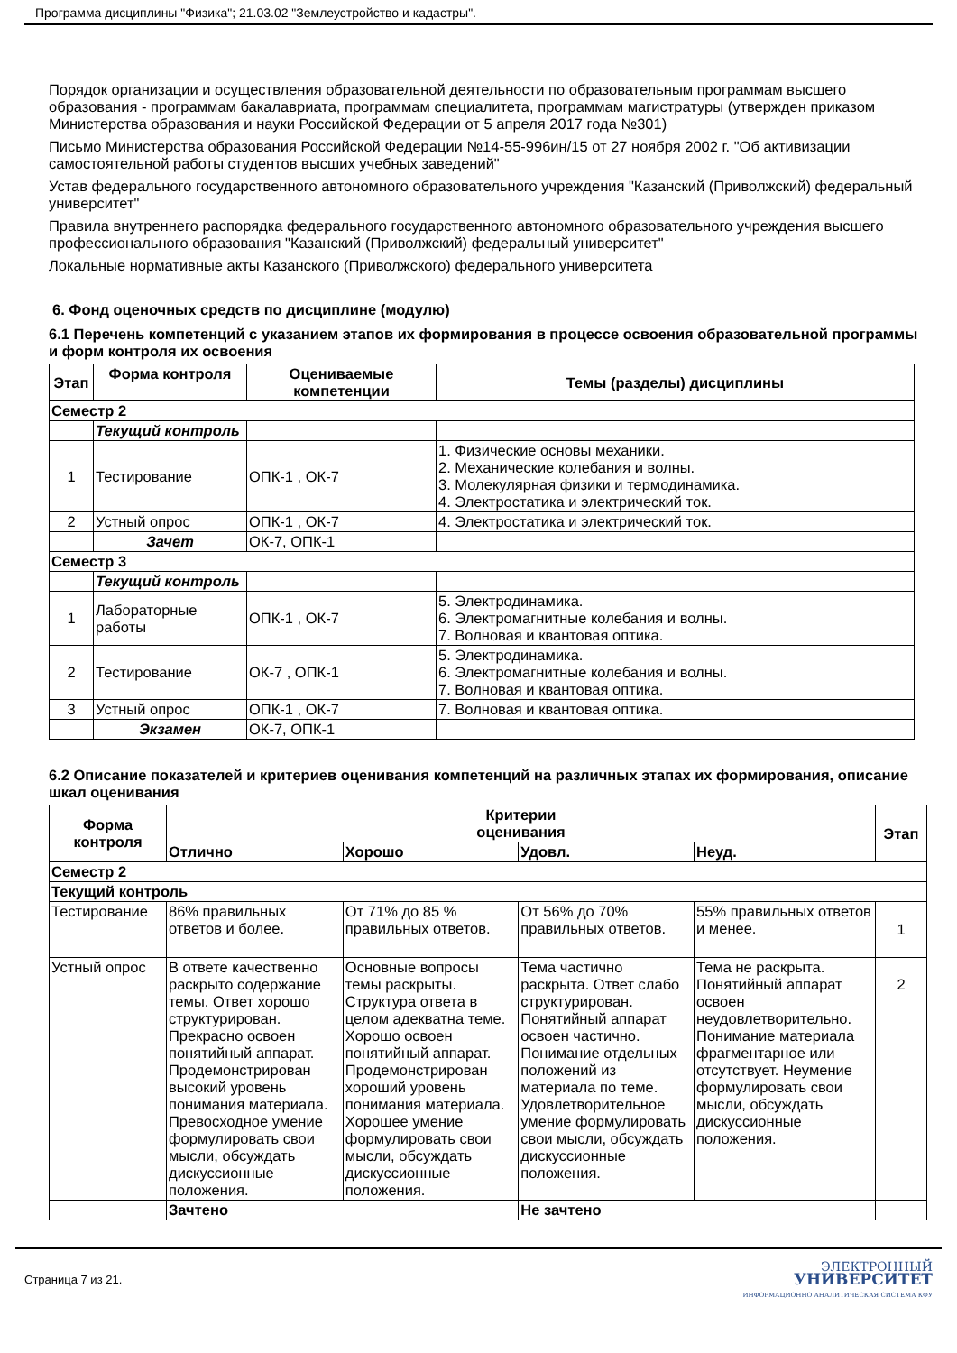Программа дисциплины "Физика"; 21.03.02 "Землеустройство и кадастры".
Порядок организации и осуществления образовательной деятельности по образовательным программам высшего образования - программам бакалавриата, программам специалитета, программам магистратуры (утвержден приказом Министерства образования и науки Российской Федерации от 5 апреля 2017 года №301)
Письмо Министерства образования Российской Федерации №14-55-996ин/15 от 27 ноября 2002 г. "Об активизации самостоятельной работы студентов высших учебных заведений"
Устав федерального государственного автономного образовательного учреждения "Казанский (Приволжский) федеральный университет"
Правила внутреннего распорядка федерального государственного автономного образовательного учреждения высшего профессионального образования "Казанский (Приволжский) федеральный университет"
Локальные нормативные акты Казанского (Приволжского) федерального университета
6. Фонд оценочных средств по дисциплине (модулю)
6.1 Перечень компетенций с указанием этапов их формирования в процессе освоения образовательной программы и форм контроля их освоения
| Этап | Форма контроля | Оцениваемые компетенции | Темы (разделы) дисциплины |
| --- | --- | --- | --- |
| Семестр 2 | | | |
| | Текущий контроль | | |
| 1 | Тестирование | ОПК-1 , ОК-7 | 1. Физические основы механики. 2. Механические колебания и волны. 3. Молекулярная физики и термодинамика. 4. Электростатика и электрический ток. |
| 2 | Устный опрос | ОПК-1 , ОК-7 | 4. Электростатика и электрический ток. |
| | Зачет | ОК-7, ОПК-1 | |
| Семестр 3 | | | |
| | Текущий контроль | | |
| 1 | Лабораторные работы | ОПК-1 , ОК-7 | 5. Электродинамика. 6. Электромагнитные колебания и волны. 7. Волновая и квантовая оптика. |
| 2 | Тестирование | ОК-7 , ОПК-1 | 5. Электродинамика. 6. Электромагнитные колебания и волны. 7. Волновая и квантовая оптика. |
| 3 | Устный опрос | ОПК-1 , ОК-7 | 7. Волновая и квантовая оптика. |
| | Экзамен | ОК-7, ОПК-1 | |
6.2 Описание показателей и критериев оценивания компетенций на различных этапах их формирования, описание шкал оценивания
| Форма контроля | Критерии оценивания | | | | Этап |
| --- | --- | --- | --- | --- | --- |
| | Отлично | Хорошо | Удовл. | Неуд. | |
| Семестр 2 | | | | | |
| Текущий контроль | | | | | |
| Тестирование | 86% правильных ответов и более. | От 71% до 85 % правильных ответов. | От 56% до 70% правильных ответов. | 55% правильных ответов и менее. | 1 |
| Устный опрос | В ответе качественно раскрыто содержание темы. Ответ хорошо структурирован. Прекрасно освоен понятийный аппарат. Продемонстрирован высокий уровень понимания материала. Превосходное умение формулировать свои мысли, обсуждать дискуссионные положения. | Основные вопросы темы раскрыты. Структура ответа в целом адекватна теме. Хорошо освоен понятийный аппарат. Продемонстрирован хороший уровень понимания материала. Хорошее умение формулировать свои мысли, обсуждать дискуссионные положения. | Тема частично раскрыта. Ответ слабо структурирован. Понятийный аппарат освоен частично. Понимание отдельных положений из материала по теме. Удовлетворительное умение формулировать свои мысли, обсуждать дискуссионные положения. | Тема не раскрыта. Понятийный аппарат освоен неудовлетворительно. Понимание материала фрагментарное или отсутствует. Неумение формулировать свои мысли, обсуждать дискуссионные положения. | 2 |
| | Зачтено | | Не зачтено | | |
Страница 7 из 21.
ЭЛЕКТРОННЫЙ
УНИВЕРСИТЕТ
ИНФОРМАЦИОННО АНАЛИТИЧЕСКАЯ СИСТЕМА КФУ